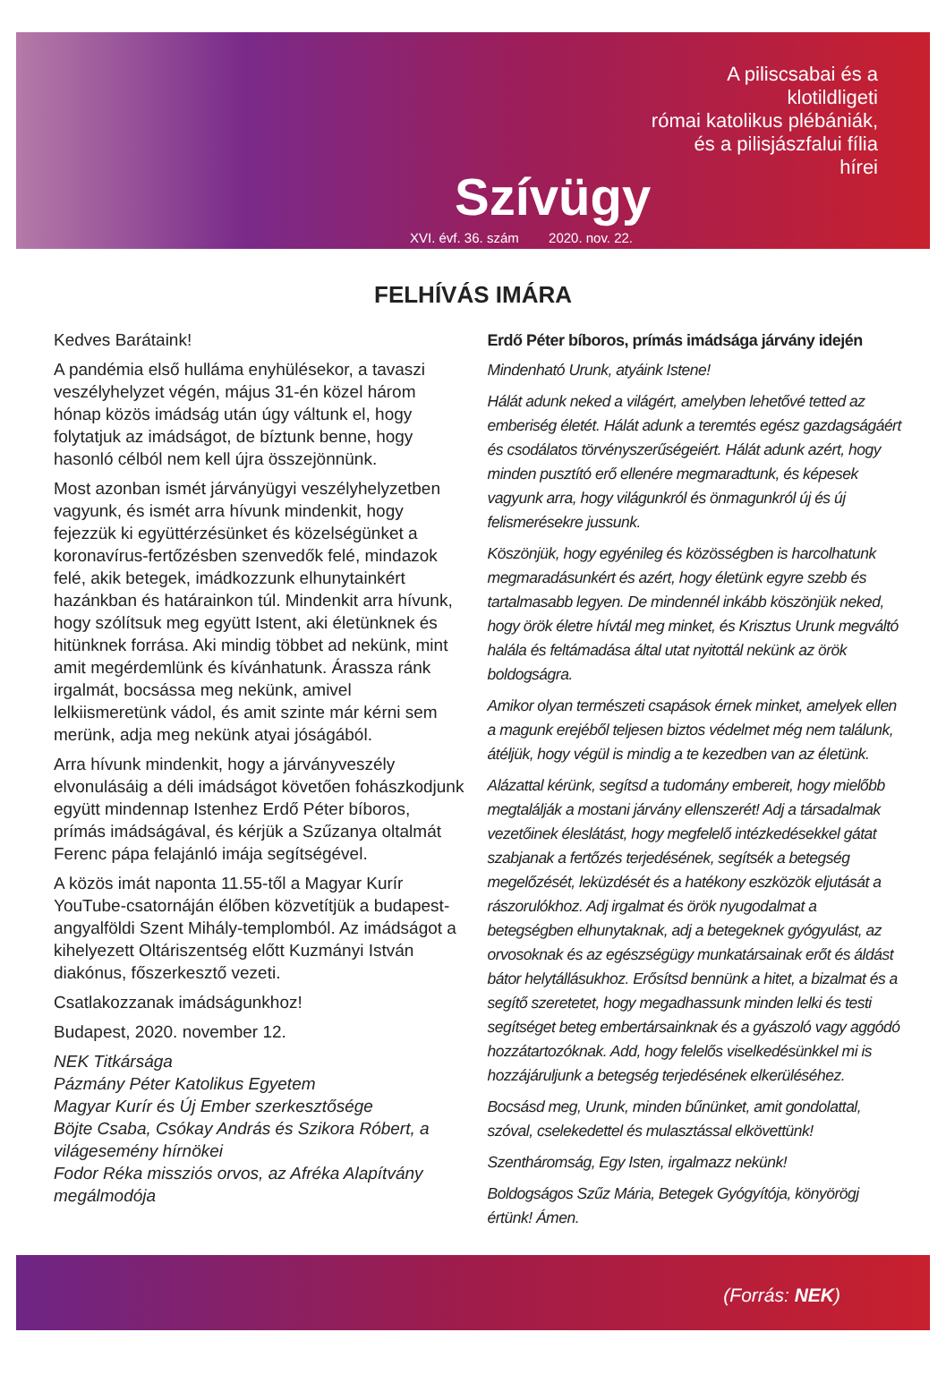Szívügy
XVI. évf. 36. szám 2020. nov. 22.
A piliscsabai és a klotildligeti
római katolikus plébániák,
és a pilisjászfalui fília hírei
FELHÍVÁS IMÁRA
Kedves Barátaink!
A pandémia első hulláma enyhülésekor, a tavaszi veszélyhelyzet végén, május 31-én közel három hónap közös imádság után úgy váltunk el, hogy folytatjuk az imádságot, de bíztunk benne, hogy hasonló célból nem kell újra összejönnünk.
Most azonban ismét járványügyi veszélyhelyzetben vagyunk, és ismét arra hívunk mindenkit, hogy fejezzük ki együttérzésünket és közelségünket a koronavírus-fertőzésben szenvedők felé, mindazok felé, akik betegek, imádkozzunk elhunytainkért hazánkban és határainkon túl. Mindenkit arra hívunk, hogy szólítsuk meg együtt Istent, aki életünknek és hitünknek forrása. Aki mindig többet ad nekünk, mint amit megérdemlünk és kívánhatunk. Árassza ránk irgalmát, bocsássa meg nekünk, amivel lelkiismeretünk vádol, és amit szinte már kérni sem merünk, adja meg nekünk atyai jóságából.
Arra hívunk mindenkit, hogy a járványveszély elvonulásáig a déli imádságot követően fohászkodjunk együtt mindennap Istenhez Erdő Péter bíboros, prímás imádságával, és kérjük a Szűzanya oltalmát Ferenc pápa felajánló imája segítségével.
A közös imát naponta 11.55-től a Magyar Kurír YouTube-csatornáján élőben közvetítjük a budapest-angyalföldi Szent Mihály-templomból. Az imádságot a kihelyezett Oltáriszentség előtt Kuzmányi István diakónus, főszerkesztő vezeti.
Csatlakozzanak imádságunkhoz!
Budapest, 2020. november 12.
NEK Titkársága
Pázmány Péter Katolikus Egyetem
Magyar Kurír és Új Ember szerkesztősége
Böjte Csaba, Csókay András és Szikora Róbert, a világesemény hírnökei
Fodor Réka missziós orvos, az Afréka Alapítvány megálmodója
Erdő Péter bíboros, prímás imádsága járvány idején
Mindenható Urunk, atyáink Istene!
Hálát adunk neked a világért, amelyben lehetővé tetted az emberiség életét. Hálát adunk a teremtés egész gazdagságáért és csodálatos törvényszerűségeiért. Hálát adunk azért, hogy minden pusztító erő ellenére megmaradtunk, és képesek vagyunk arra, hogy világunkról és önmagunkról új és új felismerésekre jussunk.
Köszönjük, hogy egyénileg és közösségben is harcolhatunk megmaradásunkért és azért, hogy életünk egyre szebb és tartalmasabb legyen. De mindennél inkább köszönjük neked, hogy örök életre hívtál meg minket, és Krisztus Urunk megváltó halála és feltámadása által utat nyitottál nekünk az örök boldogságra.
Amikor olyan természeti csapások érnek minket, amelyek ellen a magunk erejéből teljesen biztos védelmet még nem találunk, átéljük, hogy végül is mindig a te kezedben van az életünk.
Alázattal kérünk, segítsd a tudomány embereit, hogy mielőbb megtalálják a mostani járvány ellenszerét! Adj a társadalmak vezetőinek éleslátást, hogy megfelelő intézkedésekkel gátat szabjanak a fertőzés terjedésének, segítsék a betegség megelőzését, leküzdését és a hatékony eszközök eljutását a rászorulókhoz. Adj irgalmat és örök nyugodalmat a betegségben elhunytaknak, adj a betegeknek gyógyulást, az orvosoknak és az egészségügy munkatársainak erőt és áldást bátor helytállásukhoz. Erősítsd bennünk a hitet, a bizalmat és a segítő szeretetet, hogy megadhassunk minden lelki és testi segítséget beteg embertársainknak és a gyászoló vagy aggódó hozzátartozóknak. Add, hogy felelős viselkedésünkkel mi is hozzájáruljunk a betegség terjedésének elkerüléséhez.
Bocsásd meg, Urunk, minden bűnünket, amit gondolattal, szóval, cselekedettel és mulasztással elkövettünk!
Szentháromság, Egy Isten, irgalmazz nekünk!
Boldogságos Szűz Mária, Betegek Gyógyítója, könyörögj értünk! Ámen.
(Forrás: NEK)